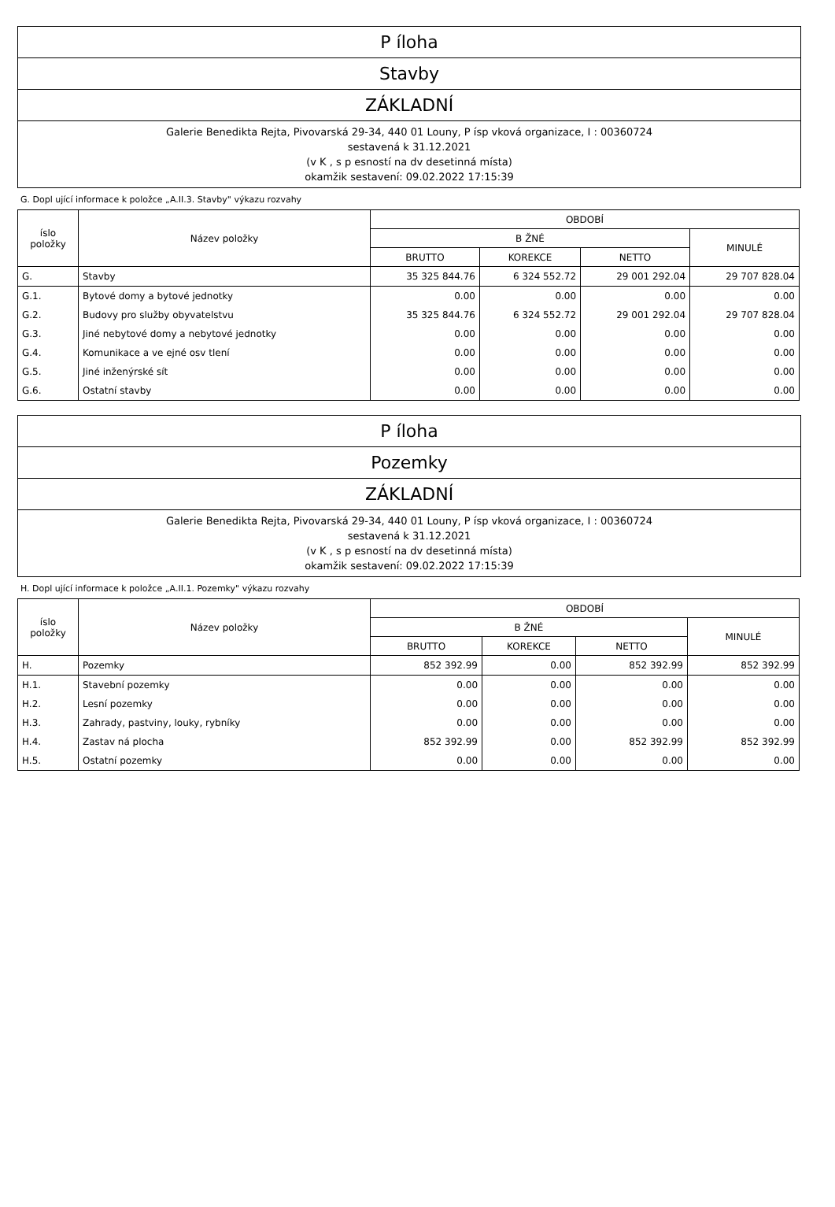P íloha
Stavby
ZÁKLADNÍ
Galerie Benedikta Rejta, Pivovarská 29-34, 440 01 Louny, P ísp vková organizace, I : 00360724
sestavená k 31.12.2021
(v K , s p esností na dv desetinná místa)
okamžik sestavení: 09.02.2022 17:15:39
G. Dopl ující informace k položce „A.II.3. Stavby" výkazu rozvahy
| íslo položky | Název položky | OBDOBÍ | | | |
| --- | --- | --- | --- | --- | --- |
| | | B ŽNÉ | | | MINULÉ |
| | | BRUTTO | KOREKCE | NETTO | |
| G. | Stavby | 35 325 844.76 | 6 324 552.72 | 29 001 292.04 | 29 707 828.04 |
| G.1. | Bytové domy a bytové jednotky | 0.00 | 0.00 | 0.00 | 0.00 |
| G.2. | Budovy pro služby obyvatelstvu | 35 325 844.76 | 6 324 552.72 | 29 001 292.04 | 29 707 828.04 |
| G.3. | Jiné nebytové domy a nebytové jednotky | 0.00 | 0.00 | 0.00 | 0.00 |
| G.4. | Komunikace a ve ejné osv tlení | 0.00 | 0.00 | 0.00 | 0.00 |
| G.5. | Jiné inženýrské sít | 0.00 | 0.00 | 0.00 | 0.00 |
| G.6. | Ostatní stavby | 0.00 | 0.00 | 0.00 | 0.00 |
P íloha
Pozemky
ZÁKLADNÍ
Galerie Benedikta Rejta, Pivovarská 29-34, 440 01 Louny, P ísp vková organizace, I : 00360724
sestavená k 31.12.2021
(v K , s p esností na dv desetinná místa)
okamžik sestavení: 09.02.2022 17:15:39
H. Dopl ující informace k položce „A.II.1. Pozemky" výkazu rozvahy
| íslo položky | Název položky | OBDOBÍ | | | |
| --- | --- | --- | --- | --- | --- |
| | | B ŽNÉ | | | MINULÉ |
| | | BRUTTO | KOREKCE | NETTO | |
| H. | Pozemky | 852 392.99 | 0.00 | 852 392.99 | 852 392.99 |
| H.1. | Stavební pozemky | 0.00 | 0.00 | 0.00 | 0.00 |
| H.2. | Lesní pozemky | 0.00 | 0.00 | 0.00 | 0.00 |
| H.3. | Zahrady, pastviny, louky, rybníky | 0.00 | 0.00 | 0.00 | 0.00 |
| H.4. | Zastav ná plocha | 852 392.99 | 0.00 | 852 392.99 | 852 392.99 |
| H.5. | Ostatní pozemky | 0.00 | 0.00 | 0.00 | 0.00 |